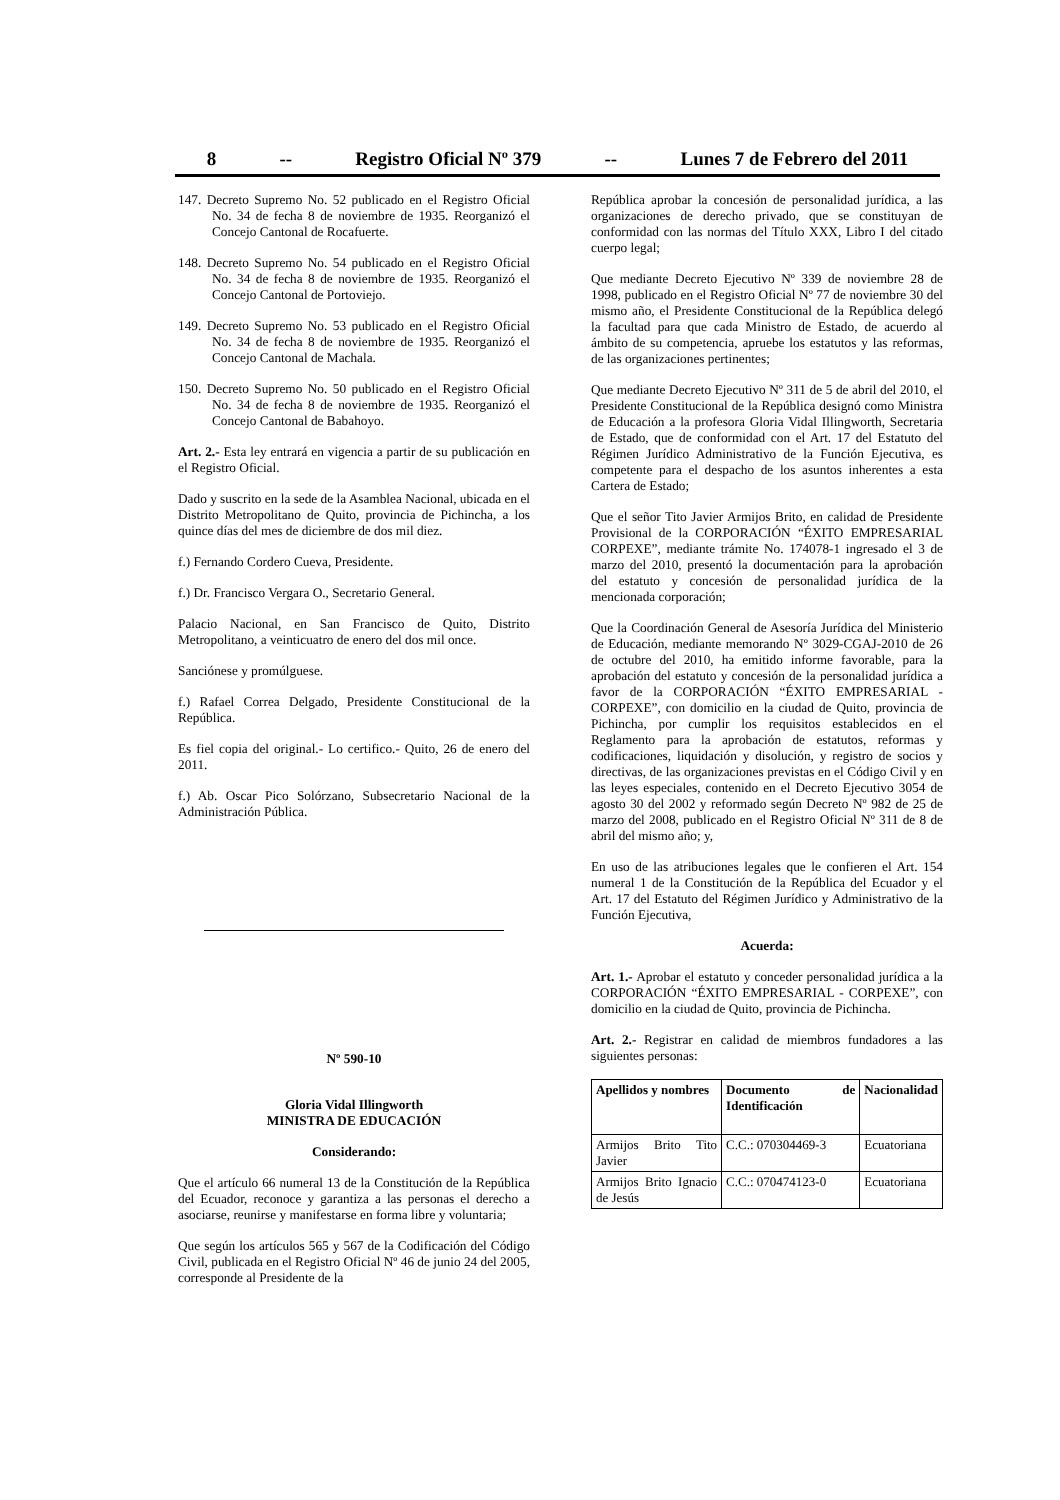8 -- Registro Oficial Nº 379 -- Lunes 7 de Febrero del 2011
147. Decreto Supremo No. 52 publicado en el Registro Oficial No. 34 de fecha 8 de noviembre de 1935. Reorganizó el Concejo Cantonal de Rocafuerte.
148. Decreto Supremo No. 54 publicado en el Registro Oficial No. 34 de fecha 8 de noviembre de 1935. Reorganizó el Concejo Cantonal de Portoviejo.
149. Decreto Supremo No. 53 publicado en el Registro Oficial No. 34 de fecha 8 de noviembre de 1935. Reorganizó el Concejo Cantonal de Machala.
150. Decreto Supremo No. 50 publicado en el Registro Oficial No. 34 de fecha 8 de noviembre de 1935. Reorganizó el Concejo Cantonal de Babahoyo.
Art. 2.- Esta ley entrará en vigencia a partir de su publicación en el Registro Oficial.
Dado y suscrito en la sede de la Asamblea Nacional, ubicada en el Distrito Metropolitano de Quito, provincia de Pichincha, a los quince días del mes de diciembre de dos mil diez.
f.) Fernando Cordero Cueva, Presidente.
f.) Dr. Francisco Vergara O., Secretario General.
Palacio Nacional, en San Francisco de Quito, Distrito Metropolitano, a veinticuatro de enero del dos mil once.
Sanciónese y promúlguese.
f.) Rafael Correa Delgado, Presidente Constitucional de la República.
Es fiel copia del original.- Lo certifico.- Quito, 26 de enero del 2011.
f.) Ab. Oscar Pico Solórzano, Subsecretario Nacional de la Administración Pública.
Nº 590-10
Gloria Vidal Illingworth
MINISTRA DE EDUCACIÓN
Considerando:
Que el artículo 66 numeral 13 de la Constitución de la República del Ecuador, reconoce y garantiza a las personas el derecho a asociarse, reunirse y manifestarse en forma libre y voluntaria;
Que según los artículos 565 y 567 de la Codificación del Código Civil, publicada en el Registro Oficial Nº 46 de junio 24 del 2005, corresponde al Presidente de la
República aprobar la concesión de personalidad jurídica, a las organizaciones de derecho privado, que se constituyan de conformidad con las normas del Título XXX, Libro I del citado cuerpo legal;
Que mediante Decreto Ejecutivo Nº 339 de noviembre 28 de 1998, publicado en el Registro Oficial Nº 77 de noviembre 30 del mismo año, el Presidente Constitucional de la República delegó la facultad para que cada Ministro de Estado, de acuerdo al ámbito de su competencia, apruebe los estatutos y las reformas, de las organizaciones pertinentes;
Que mediante Decreto Ejecutivo Nº 311 de 5 de abril del 2010, el Presidente Constitucional de la República designó como Ministra de Educación a la profesora Gloria Vidal Illingworth, Secretaria de Estado, que de conformidad con el Art. 17 del Estatuto del Régimen Jurídico Administrativo de la Función Ejecutiva, es competente para el despacho de los asuntos inherentes a esta Cartera de Estado;
Que el señor Tito Javier Armijos Brito, en calidad de Presidente Provisional de la CORPORACIÓN “ÉXITO EMPRESARIAL CORPEXE”, mediante trámite No. 174078-1 ingresado el 3 de marzo del 2010, presentó la documentación para la aprobación del estatuto y concesión de personalidad jurídica de la mencionada corporación;
Que la Coordinación General de Asesoría Jurídica del Ministerio de Educación, mediante memorando Nº 3029-CGAJ-2010 de 26 de octubre del 2010, ha emitido informe favorable, para la aprobación del estatuto y concesión de la personalidad jurídica a favor de la CORPORACIÓN “ÉXITO EMPRESARIAL - CORPEXE”, con domicilio en la ciudad de Quito, provincia de Pichincha, por cumplir los requisitos establecidos en el Reglamento para la aprobación de estatutos, reformas y codificaciones, liquidación y disolución, y registro de socios y directivas, de las organizaciones previstas en el Código Civil y en las leyes especiales, contenido en el Decreto Ejecutivo 3054 de agosto 30 del 2002 y reformado según Decreto Nº 982 de 25 de marzo del 2008, publicado en el Registro Oficial Nº 311 de 8 de abril del mismo año; y,
En uso de las atribuciones legales que le confieren el Art. 154 numeral 1 de la Constitución de la República del Ecuador y el Art. 17 del Estatuto del Régimen Jurídico y Administrativo de la Función Ejecutiva,
Acuerda:
Art. 1.- Aprobar el estatuto y conceder personalidad jurídica a la CORPORACIÓN “ÉXITO EMPRESARIAL - CORPEXE”, con domicilio en la ciudad de Quito, provincia de Pichincha.
Art. 2.- Registrar en calidad de miembros fundadores a las siguientes personas:
| Apellidos y nombres | Documento de Identificación | Nacionalidad |
| --- | --- | --- |
| Armijos Brito Tito Javier | C.C.: 070304469-3 | Ecuatoriana |
| Armijos Brito Ignacio de Jesús | C.C.: 070474123-0 | Ecuatoriana |